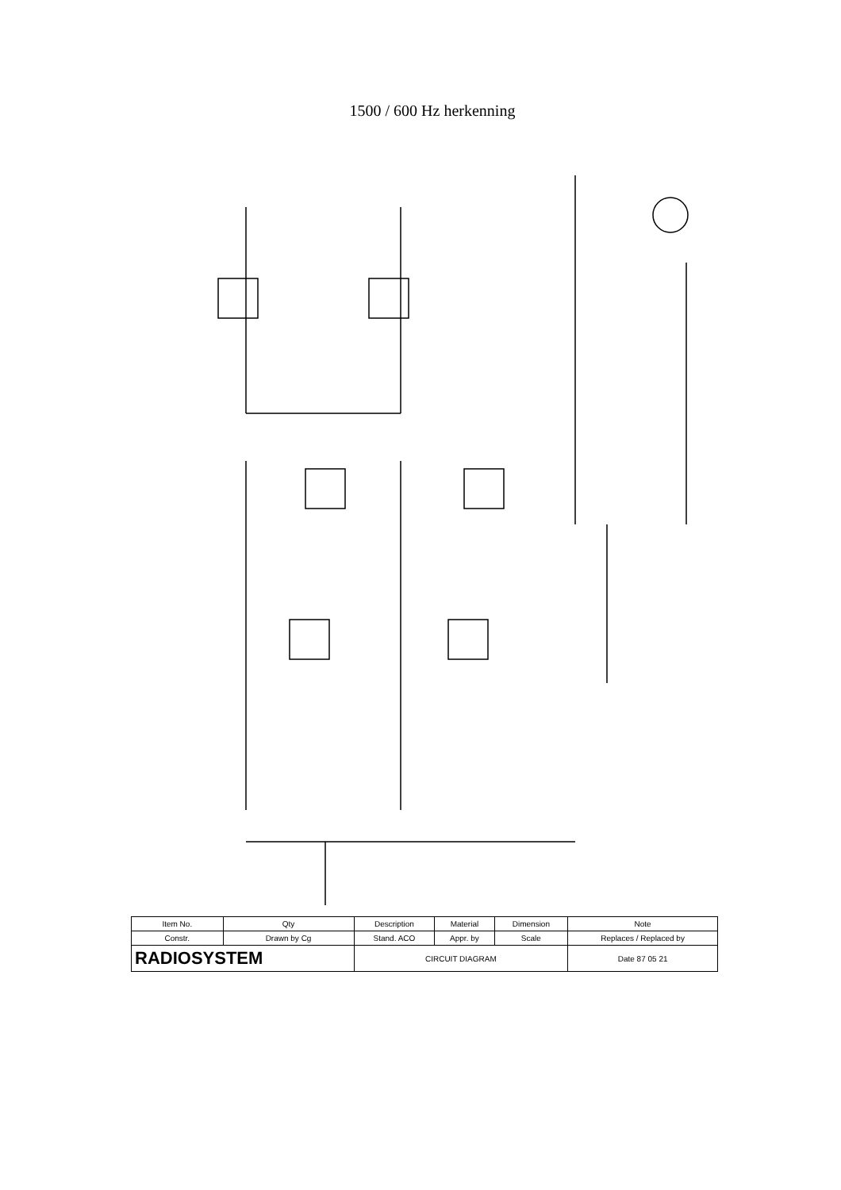1500 / 600 Hz herkenning
| Item No. | Qty | Description | Material | Dimension | Note |
| Constr. | Drawn by Cg | Stand. ACO | Appr. by | Scale | Replaces / Replaced by |
| RADIOSYSTEM | | CIRCUIT DIAGRAM | | | Date 87 05 21 |